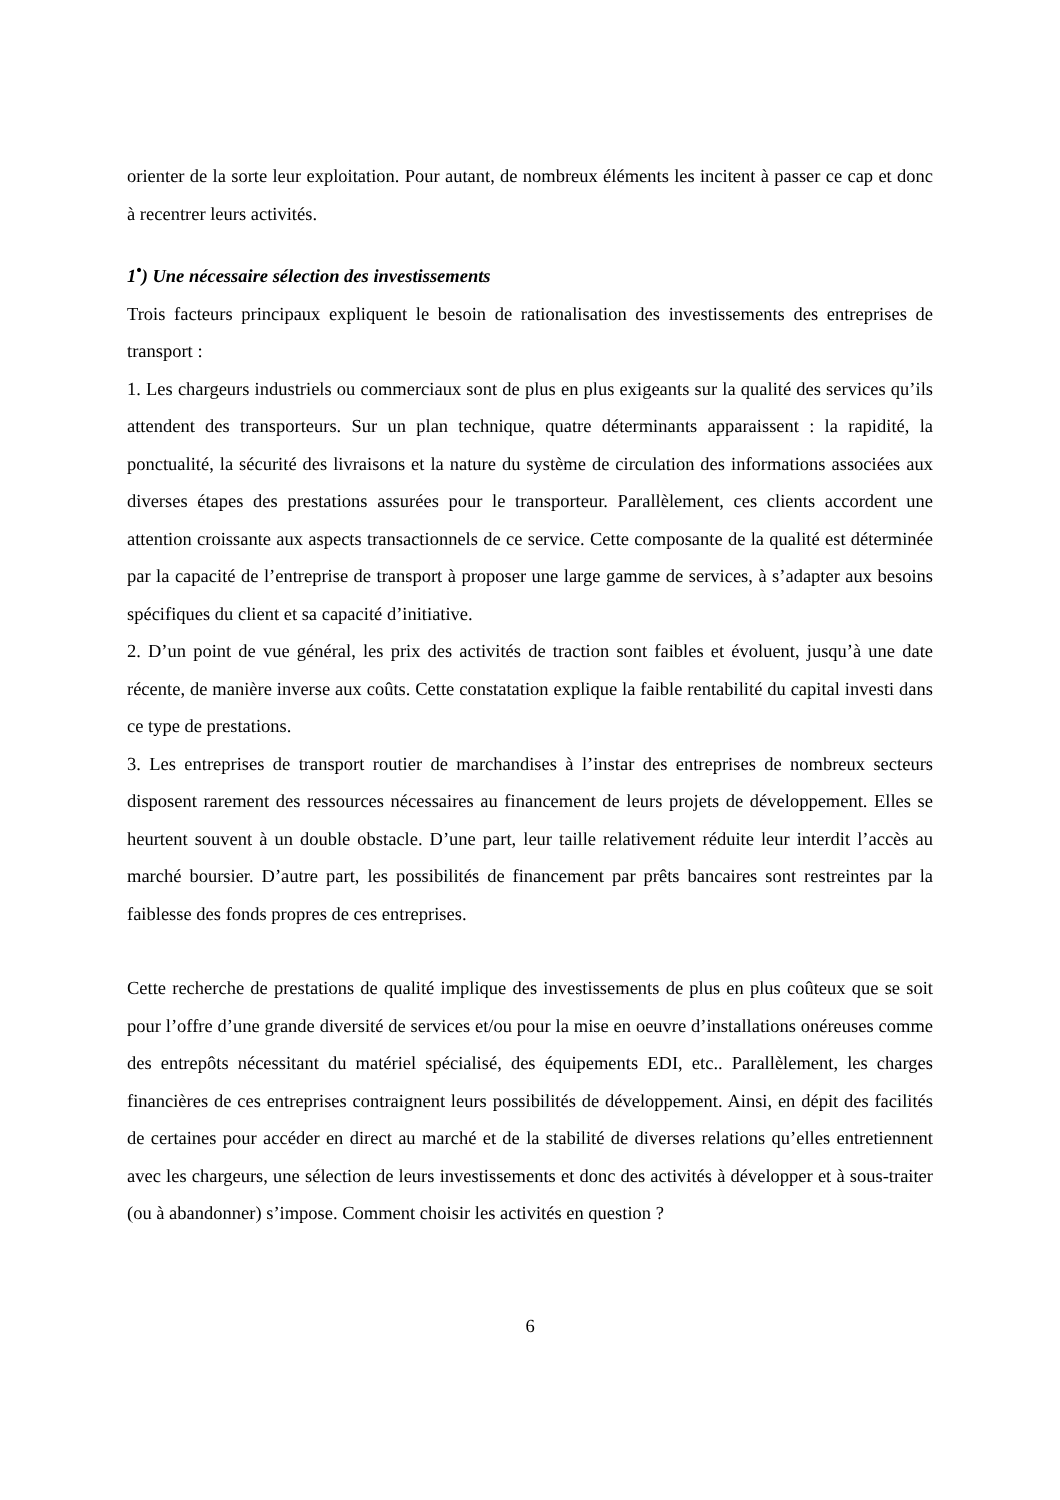orienter de la sorte leur exploitation. Pour autant, de nombreux éléments les incitent à passer ce cap et donc à recentrer leurs activités.
1<sup>•</sup>) Une nécessaire sélection des investissements
Trois facteurs principaux expliquent le besoin de rationalisation des investissements des entreprises de transport :
1. Les chargeurs industriels ou commerciaux sont de plus en plus exigeants sur la qualité des services qu’ils attendent des transporteurs. Sur un plan technique, quatre déterminants apparaissent : la rapidité, la ponctualité, la sécurité des livraisons et la nature du système de circulation des informations associées aux diverses étapes des prestations assurées pour le transporteur. Parallèlement, ces clients accordent une attention croissante aux aspects transactionnels de ce service. Cette composante de la qualité est déterminée par la capacité de l’entreprise de transport à proposer une large gamme de services, à s’adapter aux besoins spécifiques du client et sa capacité d’initiative.
2. D’un point de vue général, les prix des activités de traction sont faibles et évoluent, jusqu’à une date récente, de manière inverse aux coûts. Cette constatation explique la faible rentabilité du capital investi dans ce type de prestations.
3. Les entreprises de transport routier de marchandises à l’instar des entreprises de nombreux secteurs disposent rarement des ressources nécessaires au financement de leurs projets de développement. Elles se heurtent souvent à un double obstacle. D’une part, leur taille relativement réduite leur interdit l’accès au marché boursier. D’autre part, les possibilités de financement par prêts bancaires sont restreintes par la faiblesse des fonds propres de ces entreprises.
Cette recherche de prestations de qualité implique des investissements de plus en plus coûteux que se soit pour l’offre d’une grande diversité de services et/ou pour la mise en oeuvre d’installations onéreuses comme des entrepôts nécessitant du matériel spécialisé, des équipements EDI, etc.. Parallèlement, les charges financières de ces entreprises contraignent leurs possibilités de développement. Ainsi, en dépit des facilités de certaines pour accéder en direct au marché et de la stabilité de diverses relations qu’elles entretiennent avec les chargeurs, une sélection de leurs investissements et donc des activités à développer et à sous-traiter (ou à abandonner) s’impose. Comment choisir les activités en question ?
6